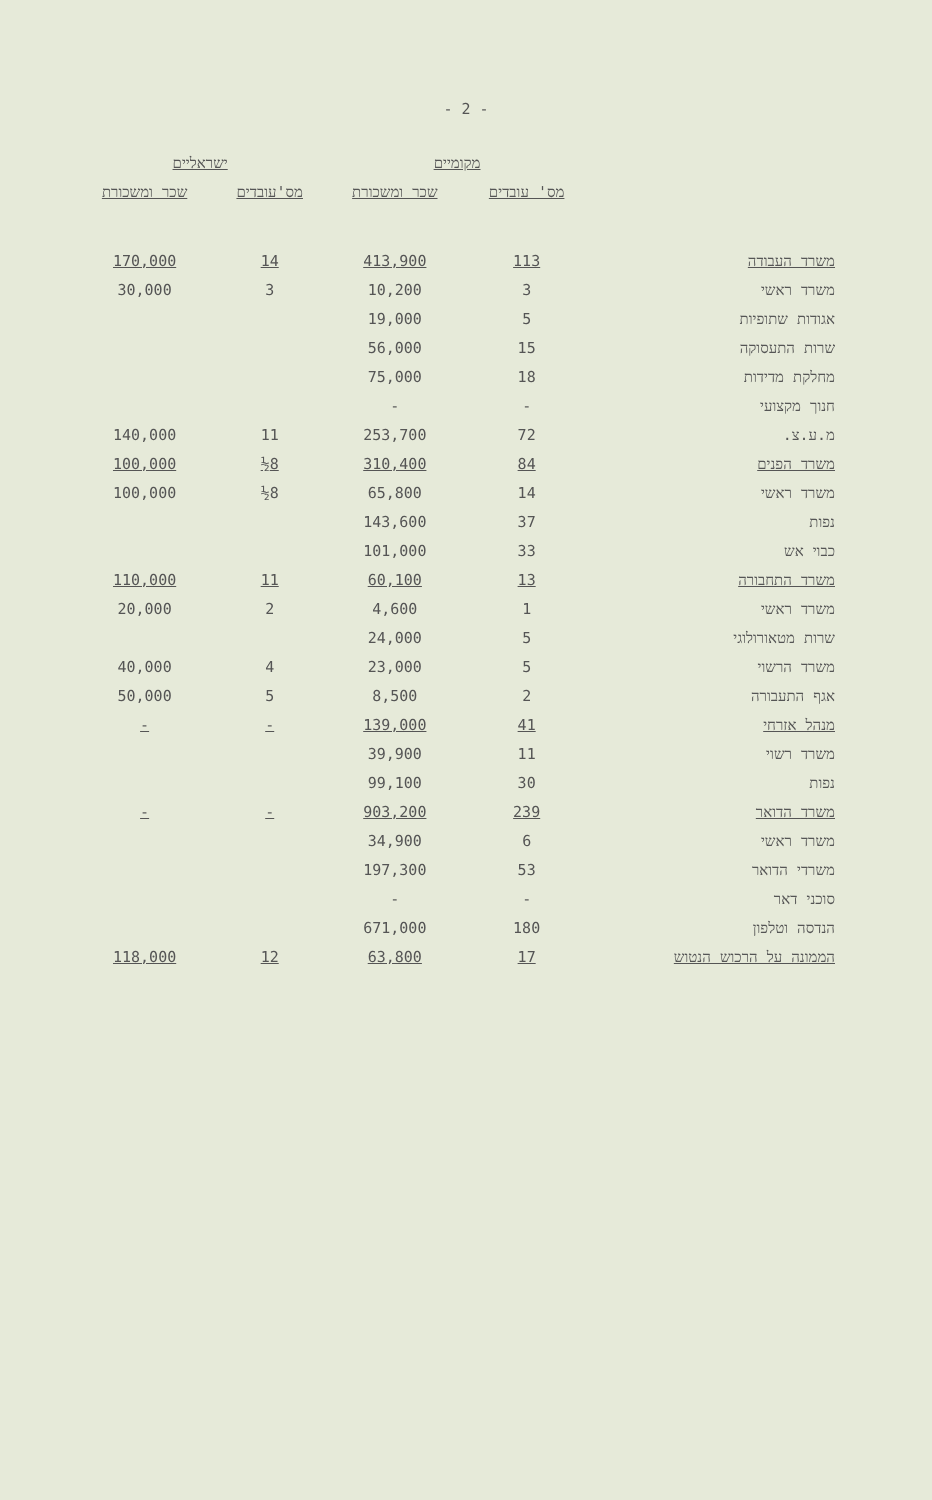- 2 -
| | מקומיים | | ישראליים | |
| --- | --- | --- | --- | --- |
| | מס' עובדים | שכר ומשכורת | מס'עובדים | שכר ומשכורת |
| משרד העבודה | 113 | 413,900 | 14 | 170,000 |
| משרד ראשי | 3 | 10,200 | 3 | 30,000 |
| אגודות שתופיות | 5 | 19,000 | | |
| שרות התעסוקה | 15 | 56,000 | | |
| מחלקת מדידות | 18 | 75,000 | | |
| חנוך מקצועי | - | - | | |
| מ.ע.צ. | 72 | 253,700 | 11 | 140,000 |
| משרד הפנים | 84 | 310,400 | 8½ | 100,000 |
| משרד ראשי | 14 | 65,800 | 8½ | 100,000 |
| נפות | 37 | 143,600 | | |
| כבוי אש | 33 | 101,000 | | |
| משרד התחבורה | 13 | 60,100 | 11 | 110,000 |
| משרד ראשי | 1 | 4,600 | 2 | 20,000 |
| שרות מטאורולוגי | 5 | 24,000 | | |
| משרד הרשוי | 5 | 23,000 | 4 | 40,000 |
| אגף התעבורה | 2 | 8,500 | 5 | 50,000 |
| מנהל אזרחי | 41 | 139,000 | - | - |
| משרד רשוי | 11 | 39,900 | | |
| נפות | 30 | 99,100 | | |
| משרד הדואר | 239 | 903,200 | - | - |
| משרד ראשי | 6 | 34,900 | | |
| משרדי הדואר | 53 | 197,300 | | |
| סוכני דאר | - | - | | |
| הנדסה וטלפון | 180 | 671,000 | | |
| הממונה על הרכוש הנטוש | 17 | 63,800 | 12 | 118,000 |